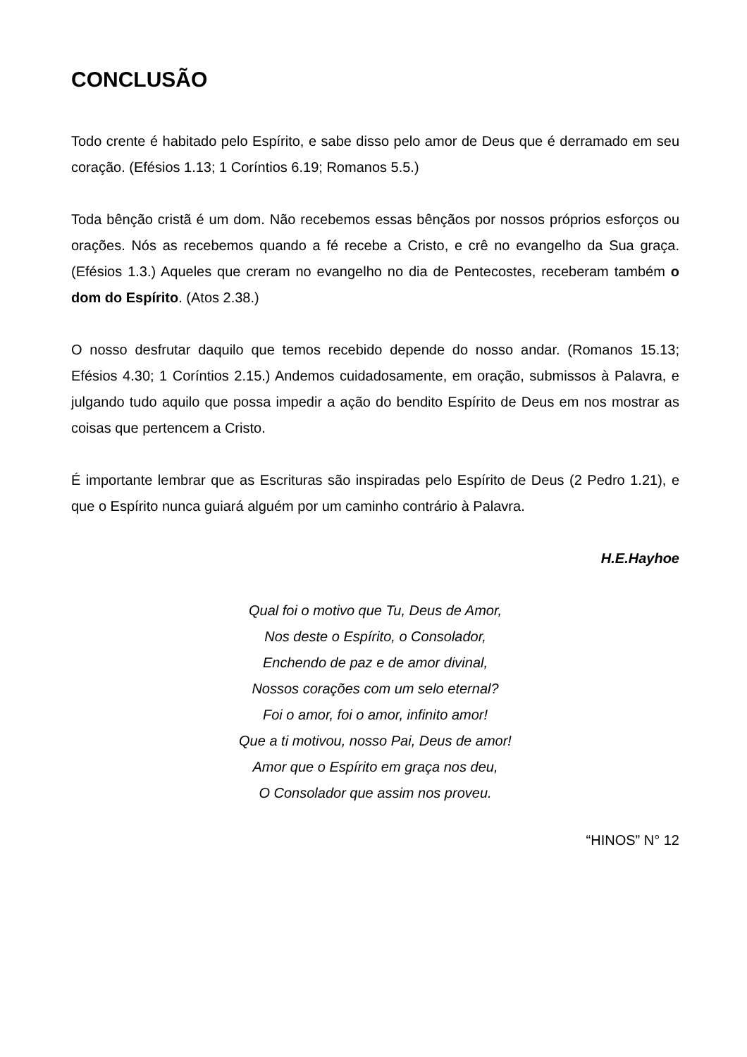CONCLUSÃO
Todo crente é habitado pelo Espírito, e sabe disso pelo amor de Deus que é derramado em seu coração. (Efésios 1.13; 1 Coríntios 6.19; Romanos 5.5.)
Toda bênção cristã é um dom. Não recebemos essas bênçãos por nossos próprios esforços ou orações. Nós as recebemos quando a fé recebe a Cristo, e crê no evangelho da Sua graça. (Efésios 1.3.) Aqueles que creram no evangelho no dia de Pentecostes, receberam também o dom do Espírito. (Atos 2.38.)
O nosso desfrutar daquilo que temos recebido depende do nosso andar. (Romanos 15.13; Efésios 4.30; 1 Coríntios 2.15.) Andemos cuidadosamente, em oração, submissos à Palavra, e julgando tudo aquilo que possa impedir a ação do bendito Espírito de Deus em nos mostrar as coisas que pertencem a Cristo.
É importante lembrar que as Escrituras são inspiradas pelo Espírito de Deus (2 Pedro 1.21), e que o Espírito nunca guiará alguém por um caminho contrário à Palavra.
H.E.Hayhoe
Qual foi o motivo que Tu, Deus de Amor,
Nos deste o Espírito, o Consolador,
Enchendo de paz e de amor divinal,
Nossos corações com um selo eternal?
Foi o amor, foi o amor, infinito amor!
Que a ti motivou, nosso Pai, Deus de amor!
Amor que o Espírito em graça nos deu,
O Consolador que assim nos proveu.
“HINOS” N° 12